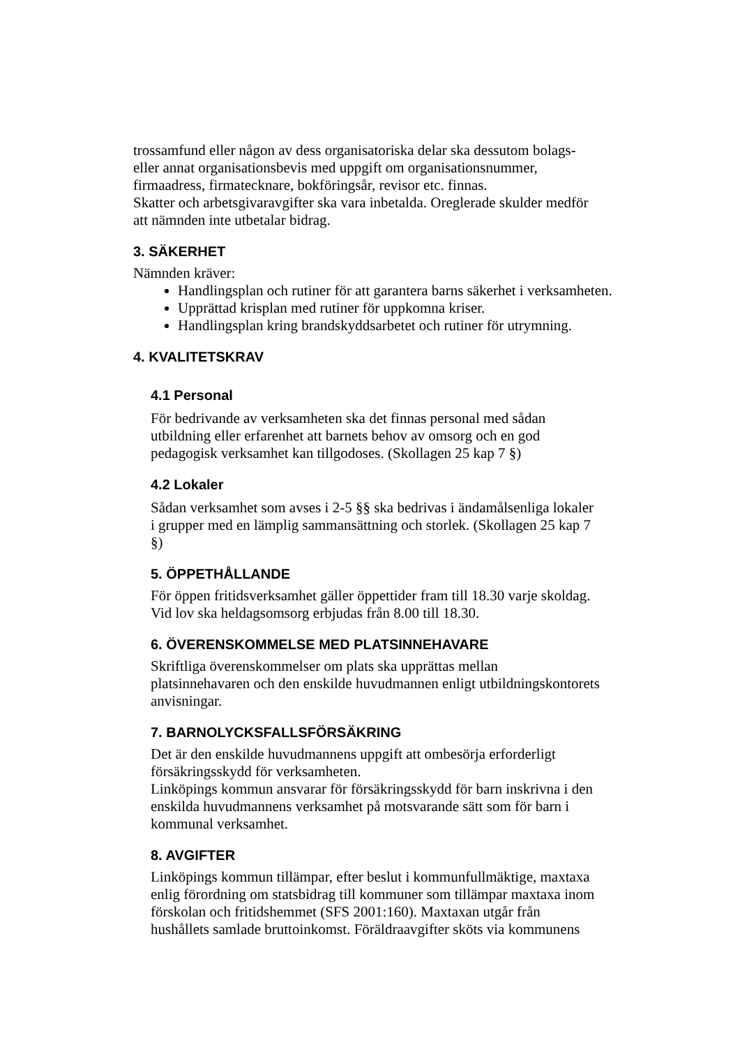trossamfund eller någon av dess organisatoriska delar ska dessutom bolags-
eller annat organisationsbevis med uppgift om organisationsnummer,
firmaadress, firmatecknare, bokföringsår, revisor etc. finnas.
Skatter och arbetsgivaravgifter ska vara inbetalda. Oreglerade skulder medför
att nämnden inte utbetalar bidrag.
3. SÄKERHET
Nämnden kräver:
Handlingsplan och rutiner för att garantera barns säkerhet i verksamheten.
Upprättad krisplan med rutiner för uppkomna kriser.
Handlingsplan kring brandskyddsarbetet och rutiner för utrymning.
4. KVALITETSKRAV
4.1 Personal
För bedrivande av verksamheten ska det finnas personal med sådan
utbildning eller erfarenhet att barnets behov av omsorg och en god
pedagogisk verksamhet kan tillgodoses. (Skollagen 25 kap 7 §)
4.2 Lokaler
Sådan verksamhet som avses i 2-5 §§ ska bedrivas i ändamålsenliga lokaler
i grupper med en lämplig sammansättning och storlek. (Skollagen 25 kap 7
§)
5. ÖPPETHÅLLANDE
För öppen fritidsverksamhet gäller öppettider fram till 18.30 varje skoldag.
Vid lov ska heldagsomsorg erbjudas från 8.00 till 18.30.
6. ÖVERENSKOMMELSE MED PLATSINNEHAVARE
Skriftliga överenskommelser om plats ska upprättas mellan
platsinnehavaren och den enskilde huvudmannen enligt utbildningskontorets
anvisningar.
7. BARNOLYCKSFALLSFÖRSÄKRING
Det är den enskilde huvudmannens uppgift att ombesörja erforderligt
försäkringsskydd för verksamheten.
Linköpings kommun ansvarar för försäkringsskydd för barn inskrivna i den
enskilda huvudmannens verksamhet på motsvarande sätt som för barn i
kommunal verksamhet.
8. AVGIFTER
Linköpings kommun tillämpar, efter beslut i kommunfullmäktige, maxtaxa
enlig förordning om statsbidrag till kommuner som tillämpar maxtaxa inom
förskolan och fritidshemmet (SFS 2001:160). Maxtaxan utgår från
hushållets samlade bruttoinkomst. Föräldraavgifter sköts via kommunens